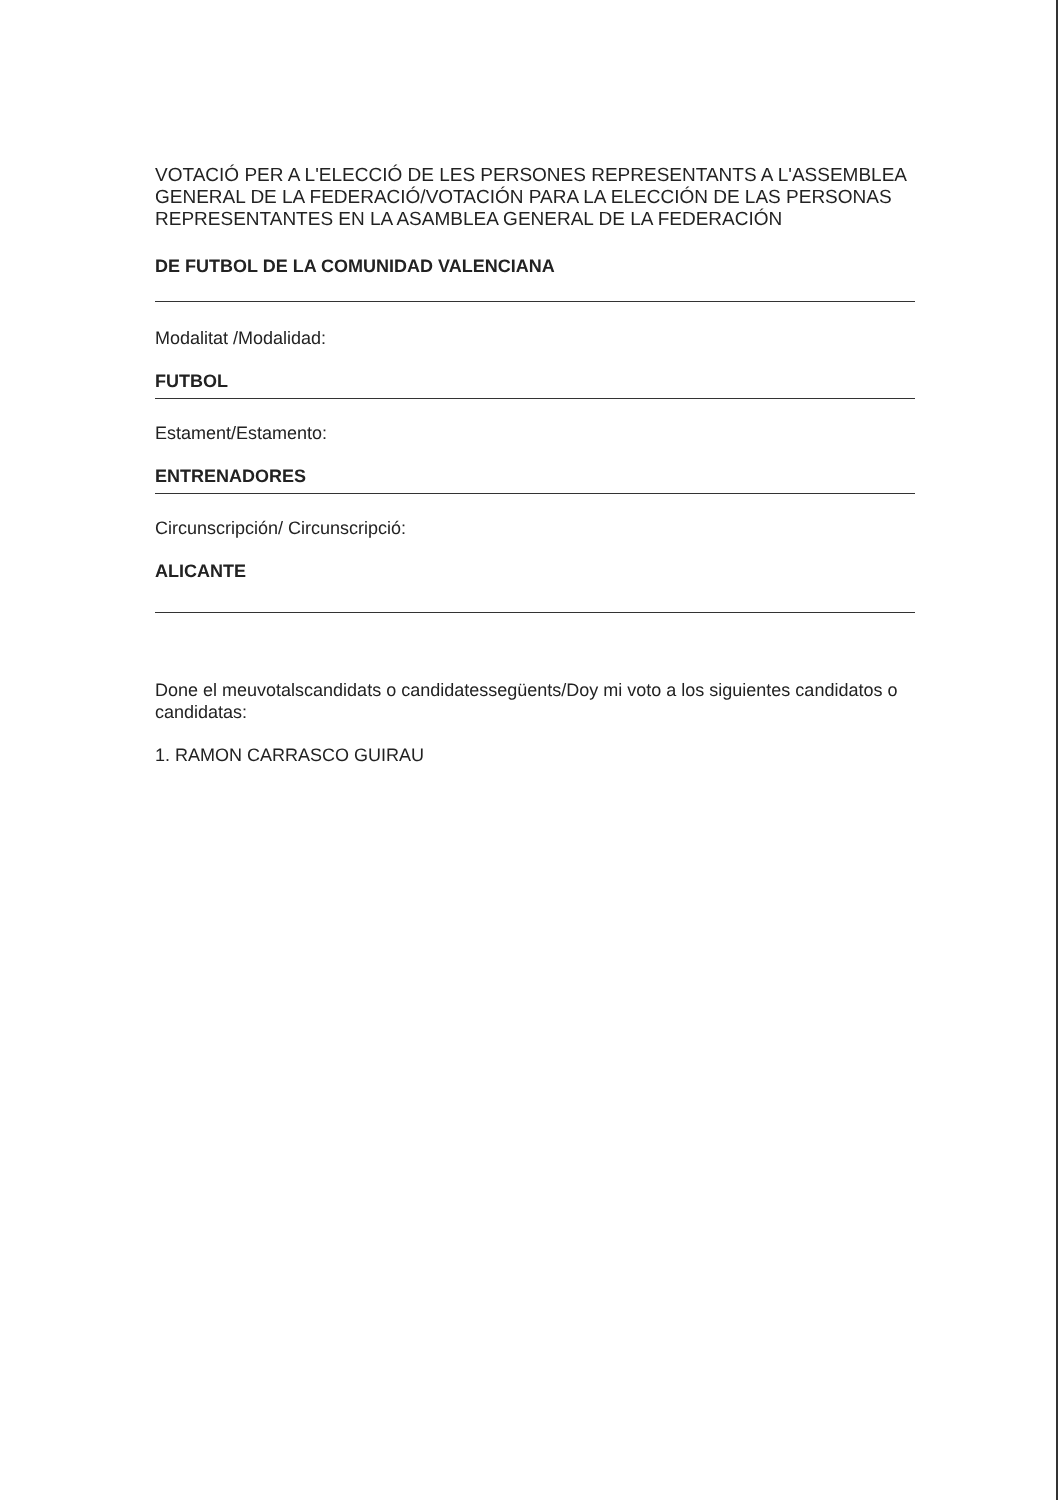VOTACIÓ PER A L'ELECCIÓ DE LES PERSONES REPRESENTANTS A L'ASSEMBLEA GENERAL DE LA FEDERACIÓ/VOTACIÓN PARA LA ELECCIÓN DE LAS PERSONAS REPRESENTANTES EN LA ASAMBLEA GENERAL DE LA FEDERACIÓN
DE FUTBOL DE LA COMUNIDAD VALENCIANA
Modalitat /Modalidad:
FUTBOL
Estament/Estamento:
ENTRENADORES
Circunscripción/ Circunscripció:
ALICANTE
Done el meuvotalscandidats o candidatessegüents/Doy mi voto a los siguientes candidatos o candidatas:
1. RAMON CARRASCO GUIRAU